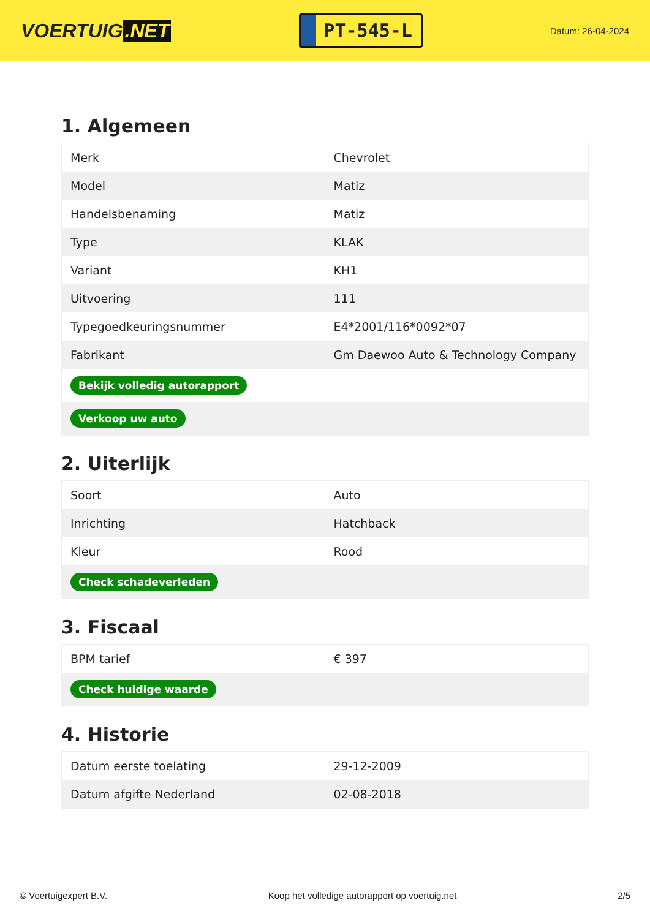VOERTUIG.NET
PT-545-L
Datum: 26-04-2024
1. Algemeen
| Merk | Chevrolet |
| Model | Matiz |
| Handelsbenaming | Matiz |
| Type | KLAK |
| Variant | KH1 |
| Uitvoering | 111 |
| Typegoedkeuringsnummer | E4*2001/116*0092*07 |
| Fabrikant | Gm Daewoo Auto & Technology Company |
| Bekijk volledig autorapport | |
| Verkoop uw auto | |
2. Uiterlijk
| Soort | Auto |
| Inrichting | Hatchback |
| Kleur | Rood |
| Check schadeverleden | |
3. Fiscaal
| BPM tarief | € 397 |
| Check huidige waarde | |
4. Historie
| Datum eerste toelating | 29-12-2009 |
| Datum afgifte Nederland | 02-08-2018 |
© Voertuigexpert B.V. Koop het volledige autorapport op voertuig.net 2/5